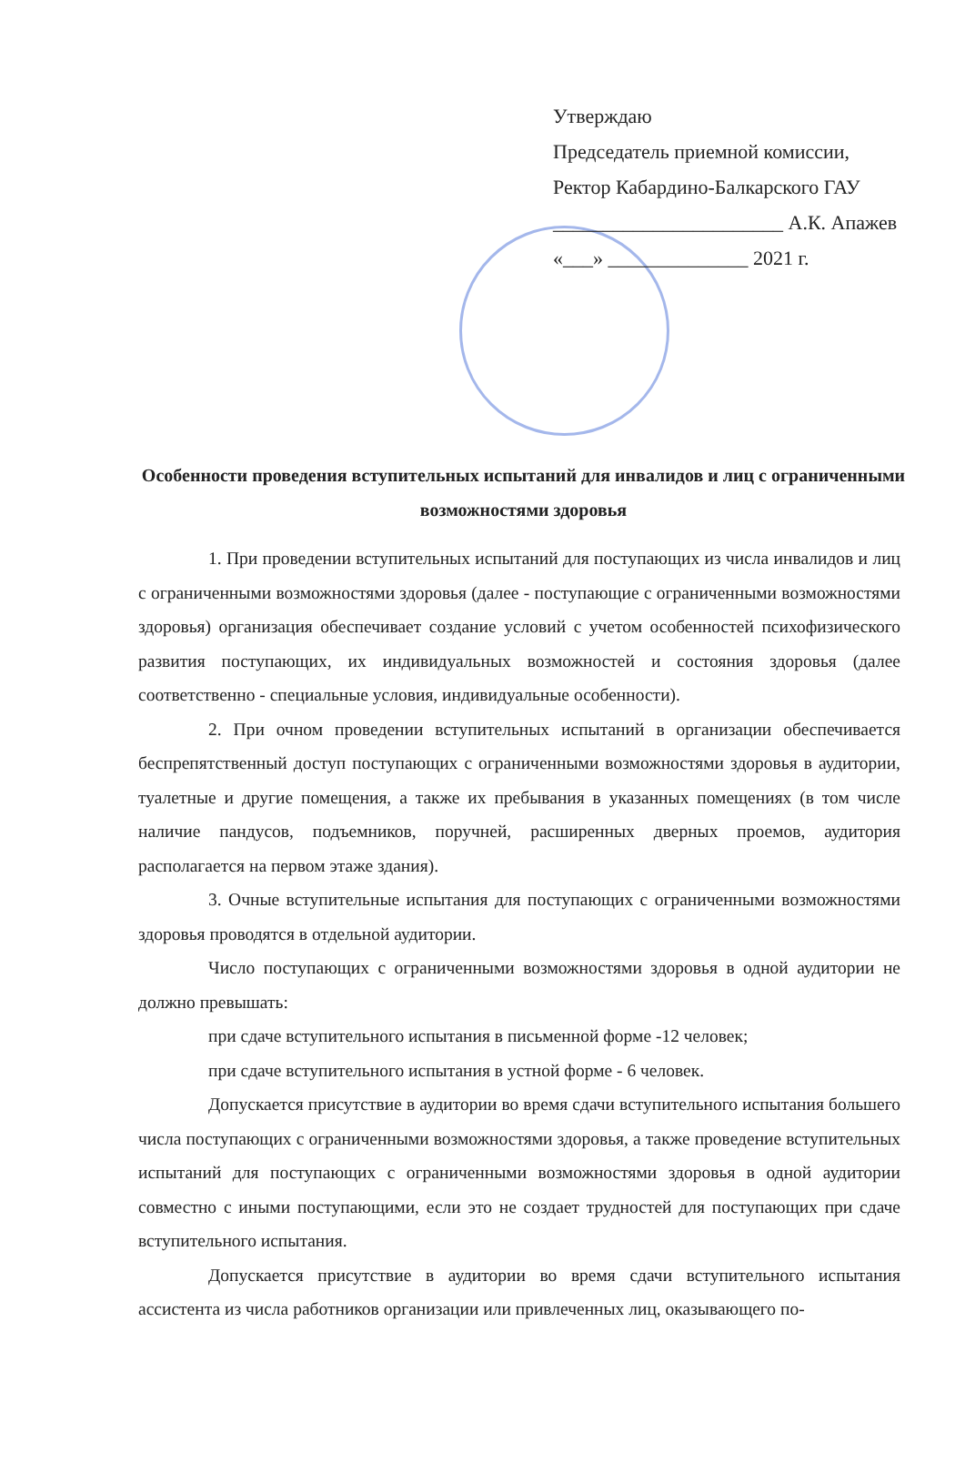Утверждаю
Председатель приемной комиссии,
Ректор Кабардино-Балкарского ГАУ
_______________________ А.К. Апажев
«___» ______________ 2021 г.
Особенности проведения вступительных испытаний для инвалидов и лиц с ограниченными возможностями здоровья
1. При проведении вступительных испытаний для поступающих из числа инвалидов и лиц с ограниченными возможностями здоровья (далее - поступающие с ограниченными возможностями здоровья) организация обеспечивает создание условий с учетом особенностей психофизического развития поступающих, их индивидуальных возможностей и состояния здоровья (далее соответственно - специальные условия, индивидуальные особенности).
2. При очном проведении вступительных испытаний в организации обеспечивается беспрепятственный доступ поступающих с ограниченными возможностями здоровья в аудитории, туалетные и другие помещения, а также их пребывания в указанных помещениях (в том числе наличие пандусов, подъемников, поручней, расширенных дверных проемов, аудитория располагается на первом этаже здания).
3. Очные вступительные испытания для поступающих с ограниченными возможностями здоровья проводятся в отдельной аудитории.
Число поступающих с ограниченными возможностями здоровья в одной аудитории не должно превышать:
при сдаче вступительного испытания в письменной форме -12 человек;
при сдаче вступительного испытания в устной форме - 6 человек.
Допускается присутствие в аудитории во время сдачи вступительного испытания большего числа поступающих с ограниченными возможностями здоровья, а также проведение вступительных испытаний для поступающих с ограниченными возможностями здоровья в одной аудитории совместно с иными поступающими, если это не создает трудностей для поступающих при сдаче вступительного испытания.
Допускается присутствие в аудитории во время сдачи вступительного испытания ассистента из числа работников организации или привлеченных лиц, оказывающего по-